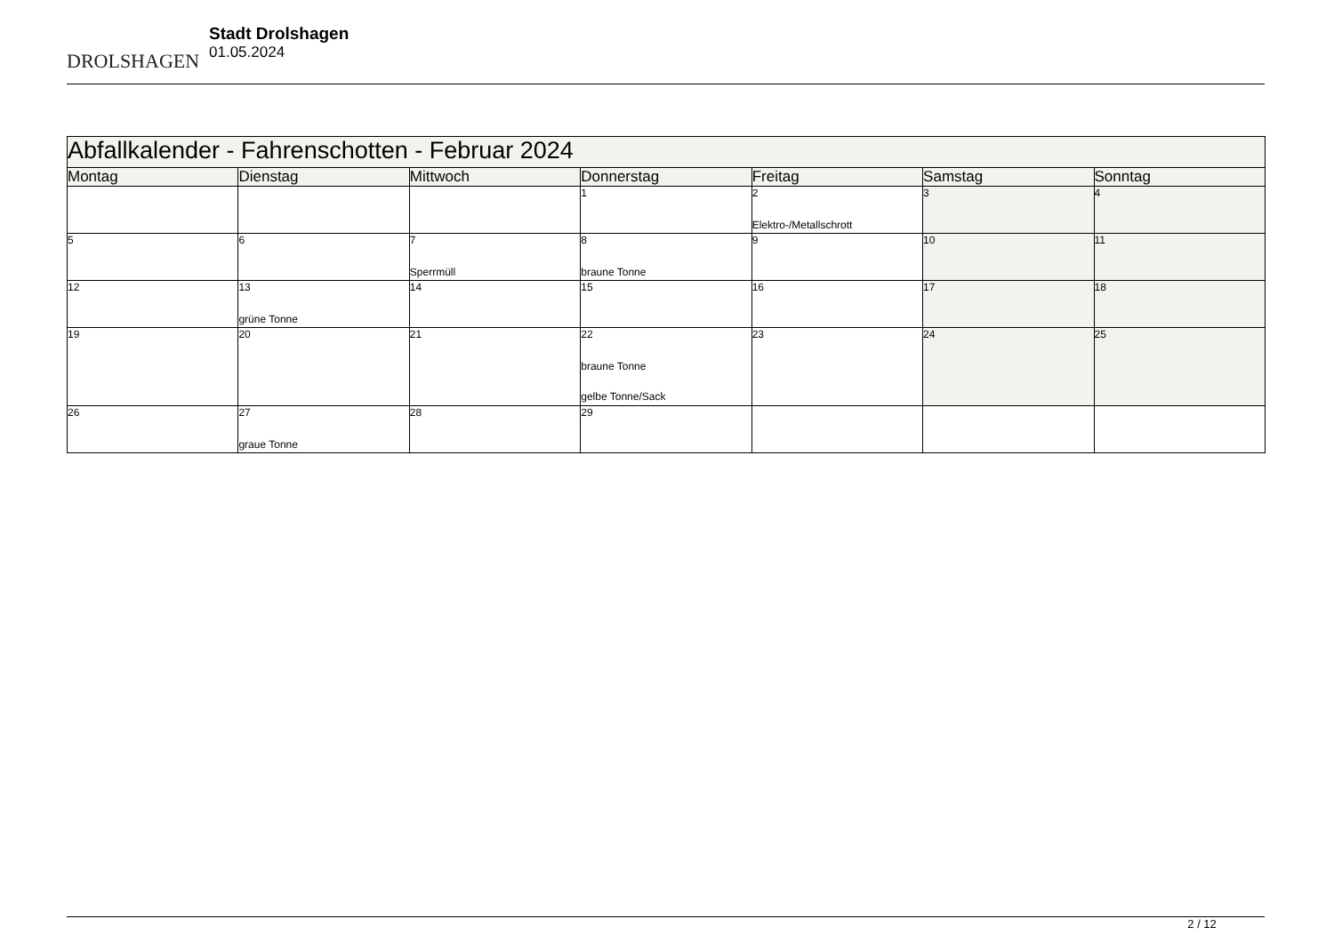DROLSHAGEN
Stadt Drolshagen
01.05.2024
| Abfallkalender - Fahrenschotten - Februar 2024 | | | | | | |
| --- | --- | --- | --- | --- | --- | --- |
| Montag | Dienstag | Mittwoch | Donnerstag | Freitag | Samstag | Sonntag |
| | | | 1 | 2 Elektro-/Metallschrott | 3 | 4 |
| 5 | 6 | 7 Sperrmüll | 8 braune Tonne | 9 | 10 | 11 |
| 12 | 13 grüne Tonne | 14 | 15 | 16 | 17 | 18 |
| 19 | 20 | 21 | 22 braune Tonne gelbe Tonne/Sack | 23 | 24 | 25 |
| 26 | 27 graue Tonne | 28 | 29 | | | |
2 / 12